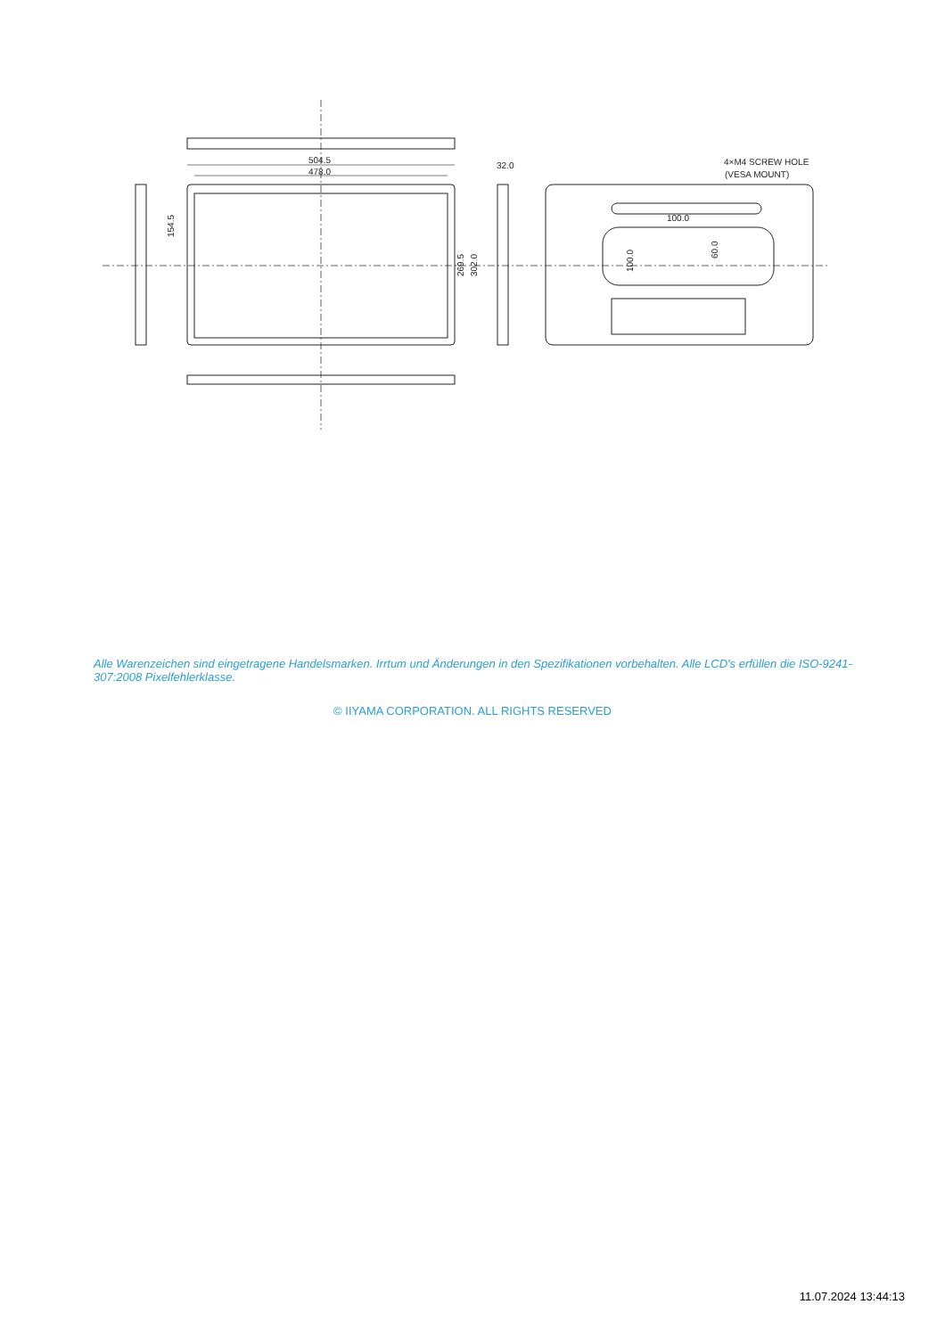504.5
478.0
32.0
4×M4 SCREW HOLE
(VESA MOUNT)
100.0
154.5
269.5
302.0
100.0
60.0
Alle Warenzeichen sind eingetragene Handelsmarken. Irrtum und Änderungen in den Spezifikationen vorbehalten. Alle LCD's erfüllen die ISO-9241-307:2008 Pixelfehlerklasse.
© IIYAMA CORPORATION. ALL RIGHTS RESERVED
11.07.2024 13:44:13